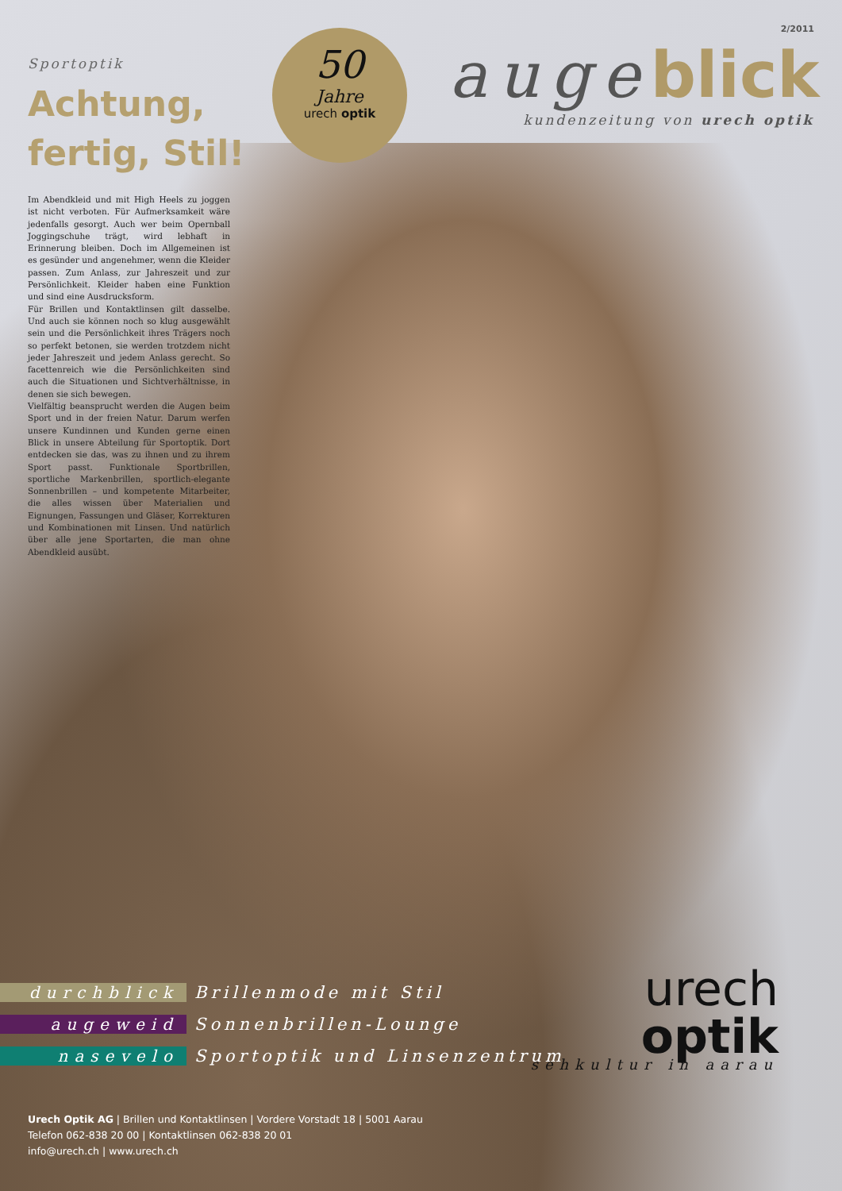Sportoptik
Achtung,
fertig, Stil!
Im Abendkleid und mit High Heels zu joggen ist nicht verboten. Für Aufmerksamkeit wäre jedenfalls gesorgt. Auch wer beim Opernball Joggingschuhe trägt, wird lebhaft in Erinnerung bleiben. Doch im Allgemeinen ist es gesünder und angenehmer, wenn die Kleider passen. Zum Anlass, zur Jahreszeit und zur Persönlichkeit. Kleider haben eine Funktion und sind eine Ausdrucksform.
Für Brillen und Kontaktlinsen gilt dasselbe. Und auch sie können noch so klug ausgewählt sein und die Persönlichkeit ihres Trägers noch so perfekt betonen, sie werden trotzdem nicht jeder Jahreszeit und jedem Anlass gerecht. So facettenreich wie die Persönlichkeiten sind auch die Situationen und Sichtverhältnisse, in denen sie sich bewegen.
Vielfältig beansprucht werden die Augen beim Sport und in der freien Natur. Darum werfen unsere Kundinnen und Kunden gerne einen Blick in unsere Abteilung für Sportoptik. Dort entdecken sie das, was zu ihnen und zu ihrem Sport passt. Funktionale Sportbrillen, sportliche Markenbrillen, sportlich-elegante Sonnenbrillen – und kompetente Mitarbeiter, die alles wissen über Materialien und Eignungen, Fassungen und Gläser, Korrekturen und Kombinationen mit Linsen. Und natürlich über alle jene Sportarten, die man ohne Abendkleid ausübt.
50
Jahre
urech optik
2/2011
auge blick
kundenzeitung von urech optik
durchblick
Brillenmode mit Stil
augeweid
Sonnenbrillen-Lounge
nasevelo
Sportoptik und Linsenzentrum
urech
optik
sehkultur in aarau
Urech Optik AG | Brillen und Kontaktlinsen | Vordere Vorstadt 18 | 5001 Aarau
Telefon 062-838 20 00 | Kontaktlinsen 062-838 20 01
info@urech.ch | www.urech.ch